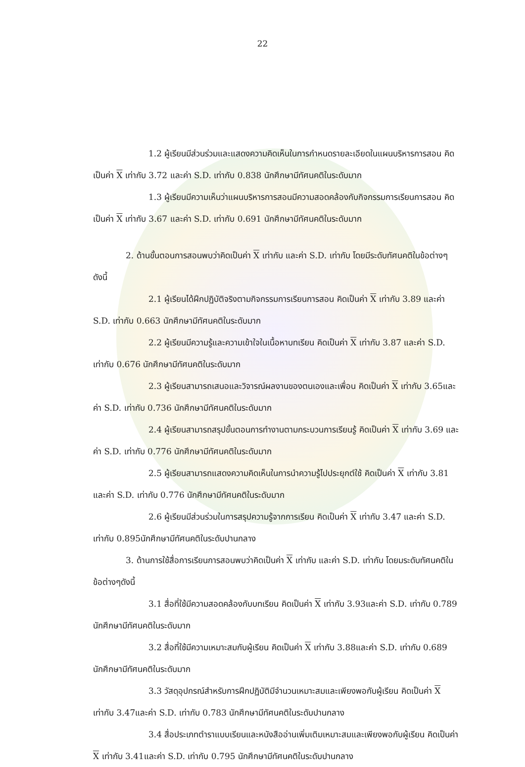22
1.2 ผู้เรียนมีส่วนร่วมและแสดงความคิดเห็นในการกำหนดรายละเอียดในแผนบริหารการสอน คิดเป็นค่า X เท่ากับ 3.72 และค่า S.D. เท่ากับ 0.838 นักศึกษามีทัศนคติในระดับมาก
1.3 ผู้เรียนมีความเห็นว่าแผนบริหารการสอนมีความสอดคล้องกับกิจกรรมการเรียนการสอน คิดเป็นค่า X เท่ากับ 3.67 และค่า S.D. เท่ากับ 0.691 นักศึกษามีทัศนคติในระดับมาก
2. ด้านขั้นตอนการสอนพบว่าคิดเป็นค่า X เท่ากับ และค่า S.D. เท่ากับ โดยมีระดับทัศนคติในข้อต่างๆดังนี้
2.1 ผู้เรียนได้ฝึกปฏิบัติจริงตามกิจกรรมการเรียนการสอน คิดเป็นค่า X เท่ากับ 3.89 และค่า S.D. เท่ากับ 0.663 นักศึกษามีทัศนคติในระดับมาก
2.2 ผู้เรียนมีความรู้และความเข้าใจในเนื้อหาบทเรียน คิดเป็นค่า X เท่ากับ 3.87 และค่า S.D. เท่ากับ 0.676 นักศึกษามีทัศนคติในระดับมาก
2.3 ผู้เรียนสามารถเสนอและวิจารณ์ผลงานของตนเองและเพื่อน คิดเป็นค่า X เท่ากับ 3.65และค่า S.D. เท่ากับ 0.736 นักศึกษามีทัศนคติในระดับมาก
2.4 ผู้เรียนสามารถสรุปขั้นตอนการทำงานตามกระบวนการเรียนรู้ คิดเป็นค่า X เท่ากับ 3.69 และค่า S.D. เท่ากับ 0.776 นักศึกษามีทัศนคติในระดับมาก
2.5 ผู้เรียนสามารถแสดงความคิดเห็นในการนำความรู้ไปประยุกต์ใช้ คิดเป็นค่า X เท่ากับ 3.81 และค่า S.D. เท่ากับ 0.776 นักศึกษามีทัศนคติในระดับมาก
2.6 ผู้เรียนมีส่วนร่วมในการสรุปความรู้จากการเรียน คิดเป็นค่า X เท่ากับ 3.47 และค่า S.D. เท่ากับ 0.895นักศึกษามีทัศนคติในระดับปานกลาง
3. ด้านการใช้สื่อการเรียนการสอนพบว่าคิดเป็นค่า X เท่ากับ และค่า S.D. เท่ากับ โดยมระดับทัศนคติในข้อต่างๆดังนี้
3.1 สื่อที่ใช้มีความสอดคล้องกับบทเรียน คิดเป็นค่า X เท่ากับ 3.93และค่า S.D. เท่ากับ 0.789 นักศึกษามีทัศนคติในระดับมาก
3.2 สื่อที่ใช้มีความเหมาะสมกับผู้เรียน คิดเป็นค่า X เท่ากับ 3.88และค่า S.D. เท่ากับ 0.689 นักศึกษามีทัศนคติในระดับมาก
3.3 วัสดุอุปกรณ์สำหรับการฝึกปฏิบัติมีจำนวนเหมาะสมและเพียงพอกับผู้เรียน คิดเป็นค่า X เท่ากับ 3.47และค่า S.D. เท่ากับ 0.783 นักศึกษามีทัศนคติในระดับปานกลาง
3.4 สื่อประเภทตำราแบบเรียนและหนังสืออ่านเพิ่มเติมเหมาะสมและเพียงพอกับผู้เรียน คิดเป็นค่า X เท่ากับ 3.41และค่า S.D. เท่ากับ 0.795 นักศึกษามีทัศนคติในระดับปานกลาง